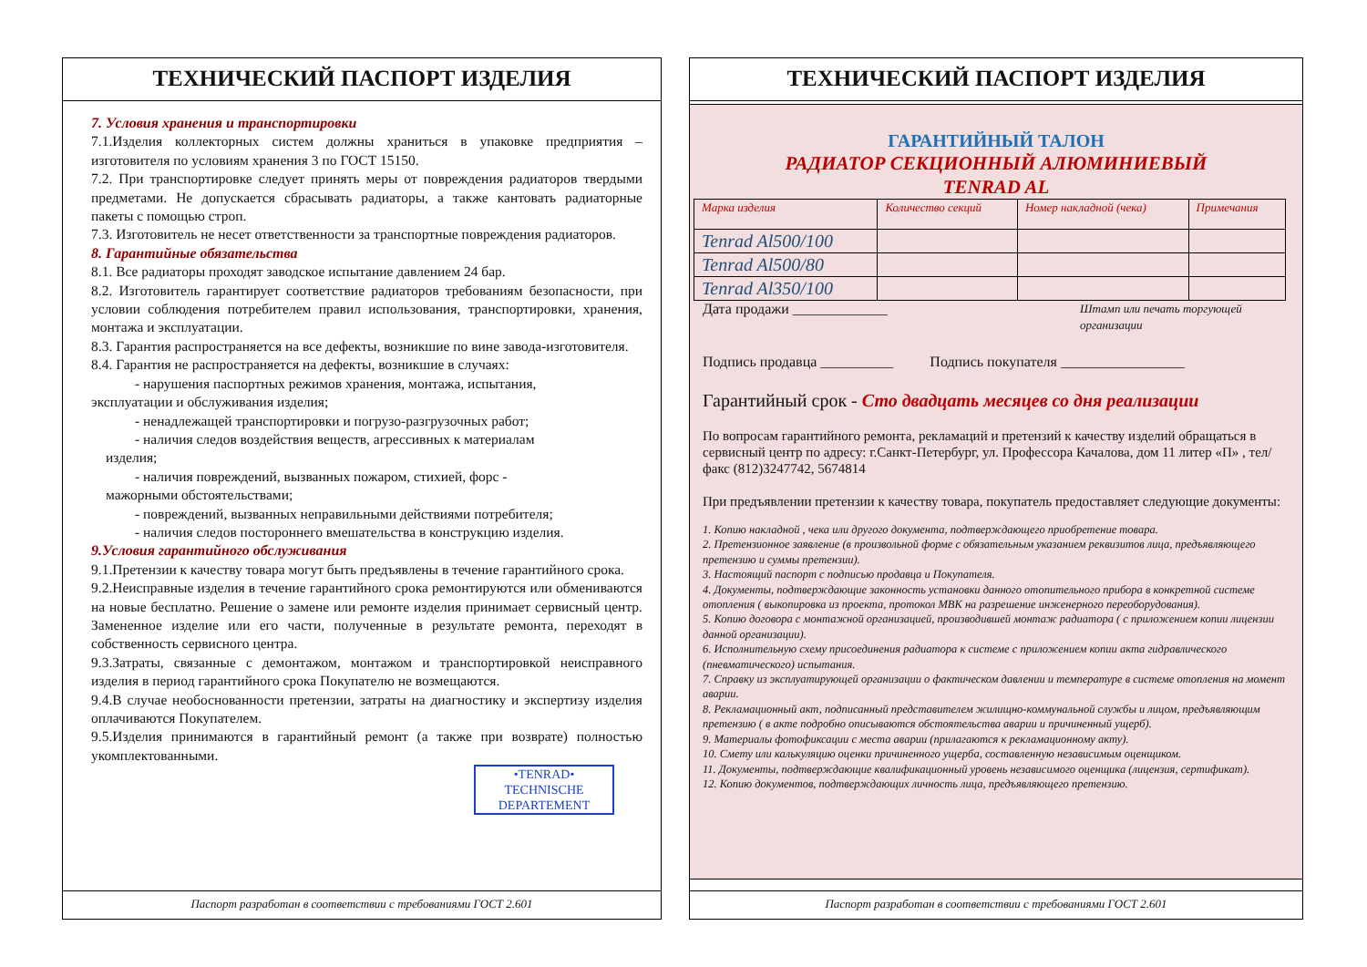ТЕХНИЧЕСКИЙ ПАСПОРТ ИЗДЕЛИЯ
7. Условия хранения и транспортировки
7.1.Изделия коллекторных систем должны храниться в упаковке предприятия – изготовителя по условиям хранения 3 по ГОСТ 15150.
7.2. При транспортировке следует принять меры от повреждения радиаторов твердыми предметами. Не допускается сбрасывать радиаторы, а также кантовать радиаторные пакеты с помощью строп.
7.3. Изготовитель не несет ответственности за транспортные повреждения радиаторов.
8. Гарантийные обязательства
8.1. Все радиаторы проходят заводское испытание давлением 24 бар.
8.2. Изготовитель гарантирует соответствие радиаторов требованиям безопасности, при условии соблюдения потребителем правил использования, транспортировки, хранения, монтажа и эксплуатации.
8.3. Гарантия распространяется на все дефекты, возникшие по вине завода-изготовителя.
8.4. Гарантия не распространяется на дефекты, возникшие в случаях:
- нарушения паспортных режимов хранения, монтажа, испытания,
эксплуатации и обслуживания изделия;
- ненадлежащей транспортировки и погрузо-разгрузочных работ;
- наличия следов воздействия веществ, агрессивных к материалам
изделия;
- наличия повреждений, вызванных пожаром, стихией, форс -
мажорными обстоятельствами;
- повреждений, вызванных неправильными действиями потребителя;
- наличия следов постороннего вмешательства в конструкцию изделия.
9.Условия гарантийного обслуживания
9.1.Претензии к качеству товара могут быть предъявлены в течение гарантийного срока.
9.2.Неисправные изделия в течение гарантийного срока ремонтируются или обмениваются на новые бесплатно. Решение о замене или ремонте изделия принимает сервисный центр. Замененное изделие или его части, полученные в результате ремонта, переходят в собственность сервисного центра.
9.3.Затраты, связанные с демонтажом, монтажом и транспортировкой неисправного изделия в период гарантийного срока Покупателю не возмещаются.
9.4.В случае необоснованности претензии, затраты на диагностику и экспертизу изделия оплачиваются Покупателем.
9.5.Изделия принимаются в гарантийный ремонт (а также при возврате) полностью укомплектованными.
•TENRAD• TECHNISCHE DEPARTEMENT
Паспорт разработан в соответствии с требованиями ГОСТ 2.601
ТЕХНИЧЕСКИЙ ПАСПОРТ ИЗДЕЛИЯ
ГАРАНТИЙНЫЙ ТАЛОН
РАДИАТОР СЕКЦИОННЫЙ АЛЮМИНИЕВЫЙ
TENRAD AL
| Марка изделия | Количество секций | Номер накладной (чека) | Примечания |
| --- | --- | --- | --- |
| Tenrad Al500/100 | | | |
| Tenrad Al500/80 | | | |
| Tenrad Al350/100 | | | |
Дата продажи _____________ Штамп или печать торгующей организации
Подпись продавца __________ Подпись покупателя _________________
Гарантийный срок - Сто двадцать месяцев со дня реализации
По вопросам гарантийного ремонта, рекламаций и претензий к качеству изделий обращаться в сервисный центр по адресу: г.Санкт-Петербург, ул. Профессора Качалова, дом 11 литер «П» , тел/факс (812)3247742, 5674814
При предъявлении претензии к качеству товара, покупатель предоставляет следующие документы:
1. Копию накладной , чека или другого документа, подтверждающего приобретение товара.
2. Претензионное заявление (в произвольной форме с обязательным указанием реквизитов лица, предъявляющего претензию и суммы претензии).
3. Настоящий паспорт с подписью продавца и Покупателя.
4. Документы, подтверждающие законность установки данного отопительного прибора в конкретной системе отопления ( выкопировка из проекта, протокол МВК на разрешение инженерного переоборудования).
5. Копию договора с монтажной организацией, производившей монтаж радиатора ( с приложением копии лицензии данной организации).
6. Исполнительную схему присоединения радиатора к системе с приложением копии акта гидравлического (пневматического) испытания.
7. Справку из эксплуатирующей организации о фактическом давлении и температуре в системе отопления на момент аварии.
8. Рекламационный акт, подписанный представителем жилищно-коммунальной службы и лицом, предъявляющим претензию ( в акте подробно описываются обстоятельства аварии и причиненный ущерб).
9. Материалы фотофиксации с места аварии (прилагаются к рекламационному акту).
10. Смету или калькуляцию оценки причиненного ущерба, составленную независимым оценщиком.
11. Документы, подтверждающие квалификационный уровень независимого оценщика (лицензия, сертификат).
12. Копию документов, подтверждающих личность лица, предъявляющего претензию.
Паспорт разработан в соответствии с требованиями ГОСТ 2.601